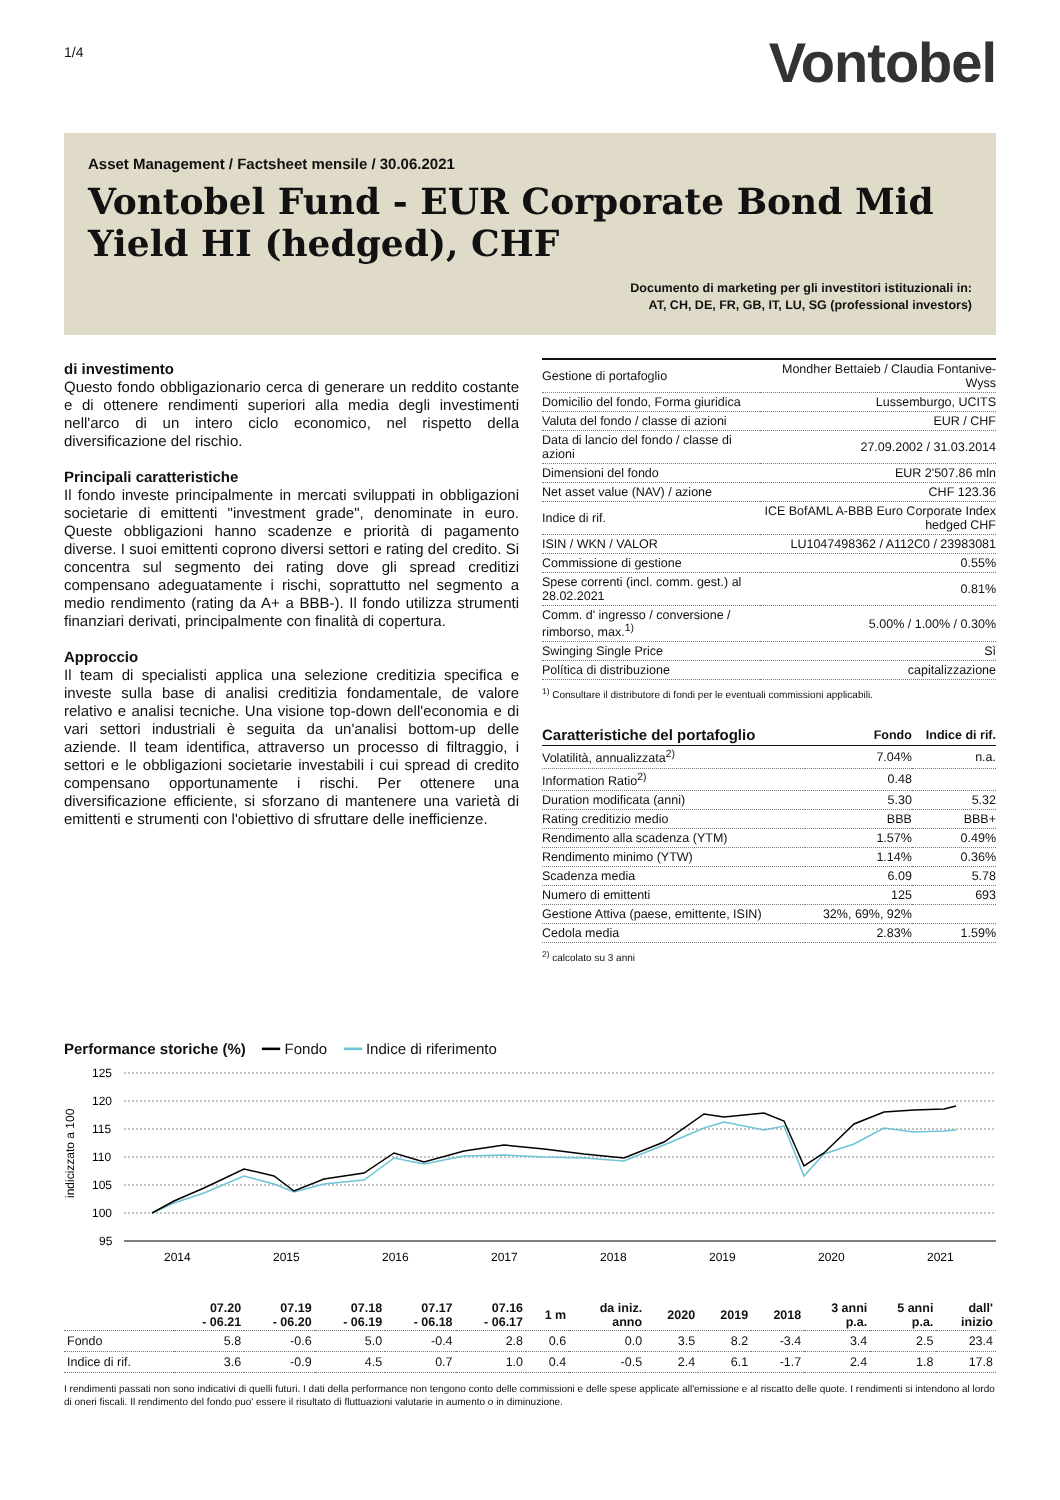1/4 Vontobel
Asset Management / Factsheet mensile / 30.06.2021
Vontobel Fund - EUR Corporate Bond Mid Yield HI (hedged), CHF
Documento di marketing per gli investitori istituzionali in:
AT, CH, DE, FR, GB, IT, LU, SG (professional investors)
di investimento
Questo fondo obbligazionario cerca di generare un reddito costante e di ottenere rendimenti superiori alla media degli investimenti nell'arco di un intero ciclo economico, nel rispetto della diversificazione del rischio.
Principali caratteristiche
Il fondo investe principalmente in mercati sviluppati in obbligazioni societarie di emittenti "investment grade", denominate in euro. Queste obbligazioni hanno scadenze e priorità di pagamento diverse. I suoi emittenti coprono diversi settori e rating del credito. Si concentra sul segmento dei rating dove gli spread creditizi compensano adeguatamente i rischi, soprattutto nel segmento a medio rendimento (rating da A+ a BBB-). Il fondo utilizza strumenti finanziari derivati, principalmente con finalità di copertura.
Approccio
Il team di specialisti applica una selezione creditizia specifica e investe sulla base di analisi creditizia fondamentale, de valore relativo e analisi tecniche. Una visione top-down dell'economia e di vari settori industriali è seguita da un'analisi bottom-up delle aziende. Il team identifica, attraverso un processo di filtraggio, i settori e le obbligazioni societarie investabili i cui spread di credito compensano opportunamente i rischi. Per ottenere una diversificazione efficiente, si sforzano di mantenere una varietà di emittenti e strumenti con l'obiettivo di sfruttare delle inefficienze.
| Gestione di portafoglio | Mondher Bettaieb / Claudia Fontanive-Wyss |
| Domicilio del fondo, Forma giuridica | Lussemburgo, UCITS |
| Valuta del fondo / classe di azioni | EUR / CHF |
| Data di lancio del fondo / classe di azioni | 27.09.2002 / 31.03.2014 |
| Dimensioni del fondo | EUR 2'507.86 mln |
| Net asset value (NAV) / azione | CHF 123.36 |
| Indice di rif. | ICE BofAML A-BBB Euro Corporate Index hedged CHF |
| ISIN / WKN / VALOR | LU1047498362 / A112C0 / 23983081 |
| Commissione di gestione | 0.55% |
| Spese correnti (incl. comm. gest.) al 28.02.2021 | 0.81% |
| Comm. d' ingresso / conversione / rimborso, max.<sup>1)</sup> | 5.00% / 1.00% / 0.30% |
| Swinging Single Price | Sì |
| Política di distribuzione | capitalizzazione |
<sup>1)</sup> Consultare il distributore di fondi per le eventuali commissioni applicabili.
| Caratteristiche del portafoglio | Fondo | Indice di rif. |
| --- | --- | --- |
| Volatilità, annualizzata<sup>2)</sup> | 7.04% | n.a. |
| Information Ratio<sup>2)</sup> | 0.48 | |
| Duration modificata (anni) | 5.30 | 5.32 |
| Rating creditizio medio | BBB | BBB+ |
| Rendimento alla scadenza (YTM) | 1.57% | 0.49% |
| Rendimento minimo (YTW) | 1.14% | 0.36% |
| Scadenza media | 6.09 | 5.78 |
| Numero di emittenti | 125 | 693 |
| Gestione Attiva (paese, emittente, ISIN) | 32%, 69%, 92% | |
| Cedola media | 2.83% | 1.59% |
<sup>2)</sup> calcolato su 3 anni
Performance storiche (%) ━━ Fondo ━━ Indice di riferimento
125
120
115
110
105
100
95
indicizzato a 100
2014
2015
2016
2017
2018
2019
2020
2021
| | 07.20 - 06.21 | 07.19 - 06.20 | 07.18 - 06.19 | 07.17 - 06.18 | 07.16 - 06.17 | 1 m | da iniz. anno | 2020 | 2019 | 2018 | 3 anni p.a. | 5 anni p.a. | dall' inizio |
| --- | --- | --- | --- | --- | --- | --- | --- | --- | --- | --- | --- | --- | --- |
| Fondo | 5.8 | -0.6 | 5.0 | -0.4 | 2.8 | 0.6 | 0.0 | 3.5 | 8.2 | -3.4 | 3.4 | 2.5 | 23.4 |
| Indice di rif. | 3.6 | -0.9 | 4.5 | 0.7 | 1.0 | 0.4 | -0.5 | 2.4 | 6.1 | -1.7 | 2.4 | 1.8 | 17.8 |
I rendimenti passati non sono indicativi di quelli futuri. I dati della performance non tengono conto delle commissioni e delle spese applicate all'emissione e al riscatto delle quote. I rendimenti si intendono al lordo di oneri fiscali. Il rendimento del fondo puo' essere il risultato di fluttuazioni valutarie in aumento o in diminuzione.